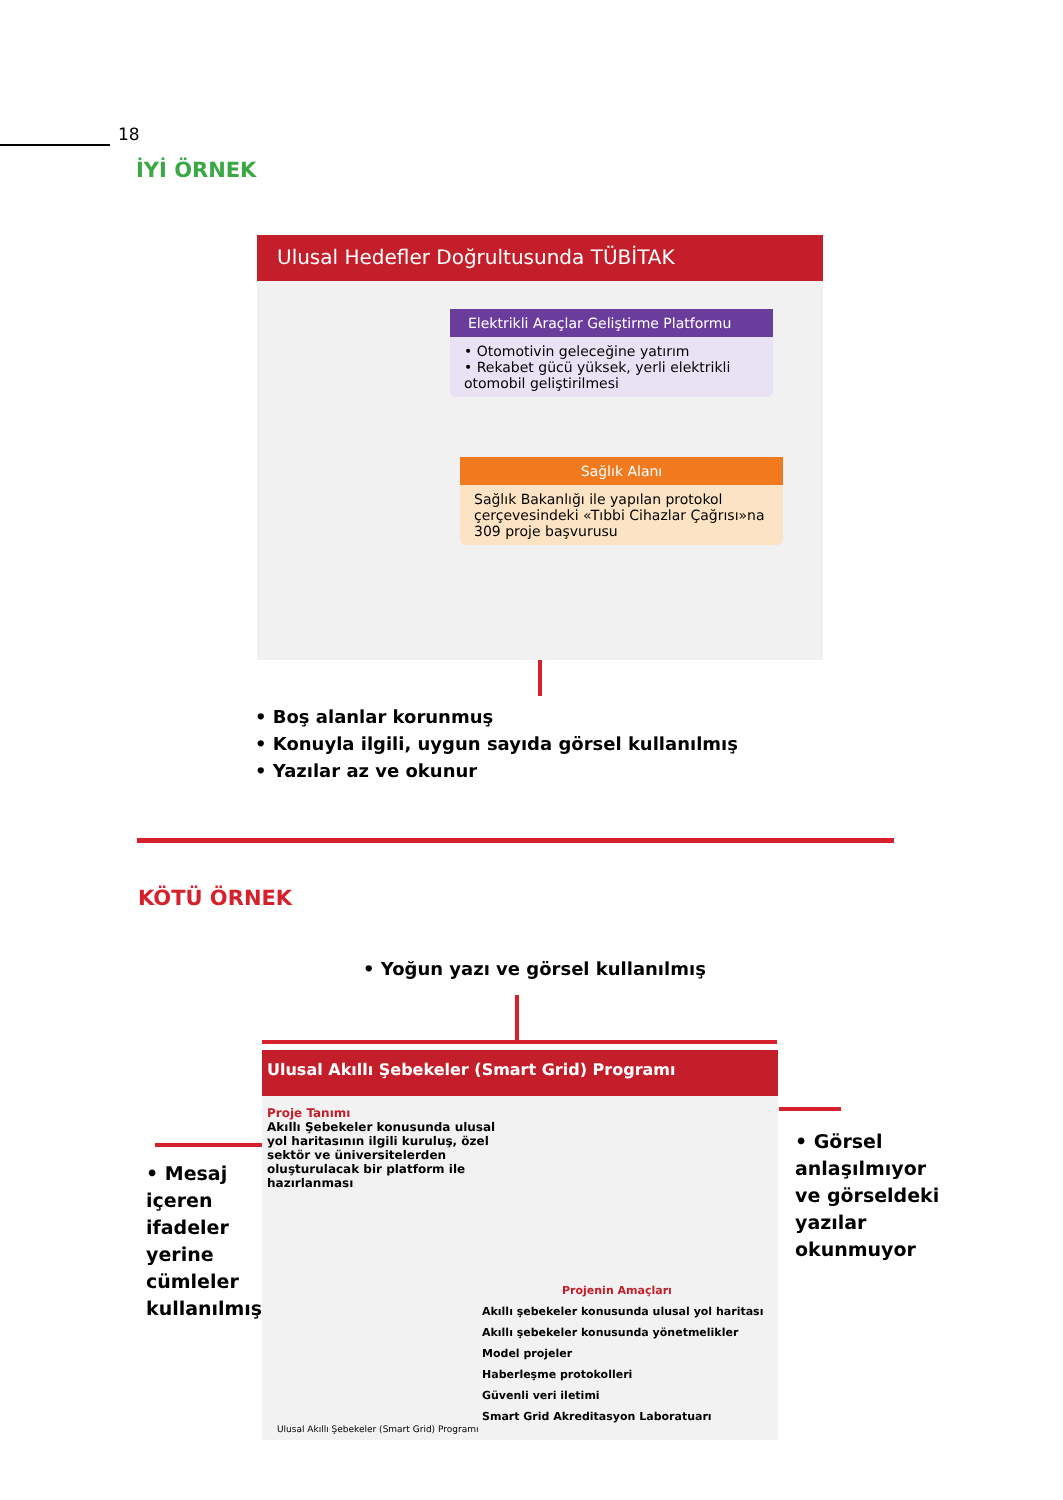18
İYİ ÖRNEK
Ulusal Hedefler Doğrultusunda TÜBİTAK
Elektrikli Araçlar Geliştirme Platformu
• Otomotivin geleceğine yatırım
• Rekabet gücü yüksek, yerli elektrikli otomobil geliştirilmesi
Sağlık Alanı
Sağlık Bakanlığı ile yapılan protokol çerçevesindeki «Tıbbi Cihazlar Çağrısı»na 309 proje başvurusu
• Boş alanlar korunmuş
• Konuyla ilgili, uygun sayıda görsel kullanılmış
• Yazılar az ve okunur
KÖTÜ ÖRNEK
• Yoğun yazı ve görsel kullanılmış
Ulusal Akıllı Şebekeler (Smart Grid) Programı
Proje Tanımı
Akıllı Şebekeler konusunda ulusal yol haritasının ilgili kuruluş, özel sektör ve üniversitelerden oluşturulacak bir platform ile hazırlanması
Projenin Amaçları
Akıllı şebekeler konusunda ulusal yol haritası
Akıllı şebekeler konusunda yönetmelikler
Model projeler
Haberleşme protokolleri
Güvenli veri iletimi
Smart Grid Akreditasyon Laboratuarı
Ulusal Akıllı Şebekeler (Smart Grid) Programı
• Mesaj
içeren
ifadeler
yerine
cümleler
kullanılmış
• Görsel
anlaşılmıyor
ve görseldeki
yazılar
okunmuyor